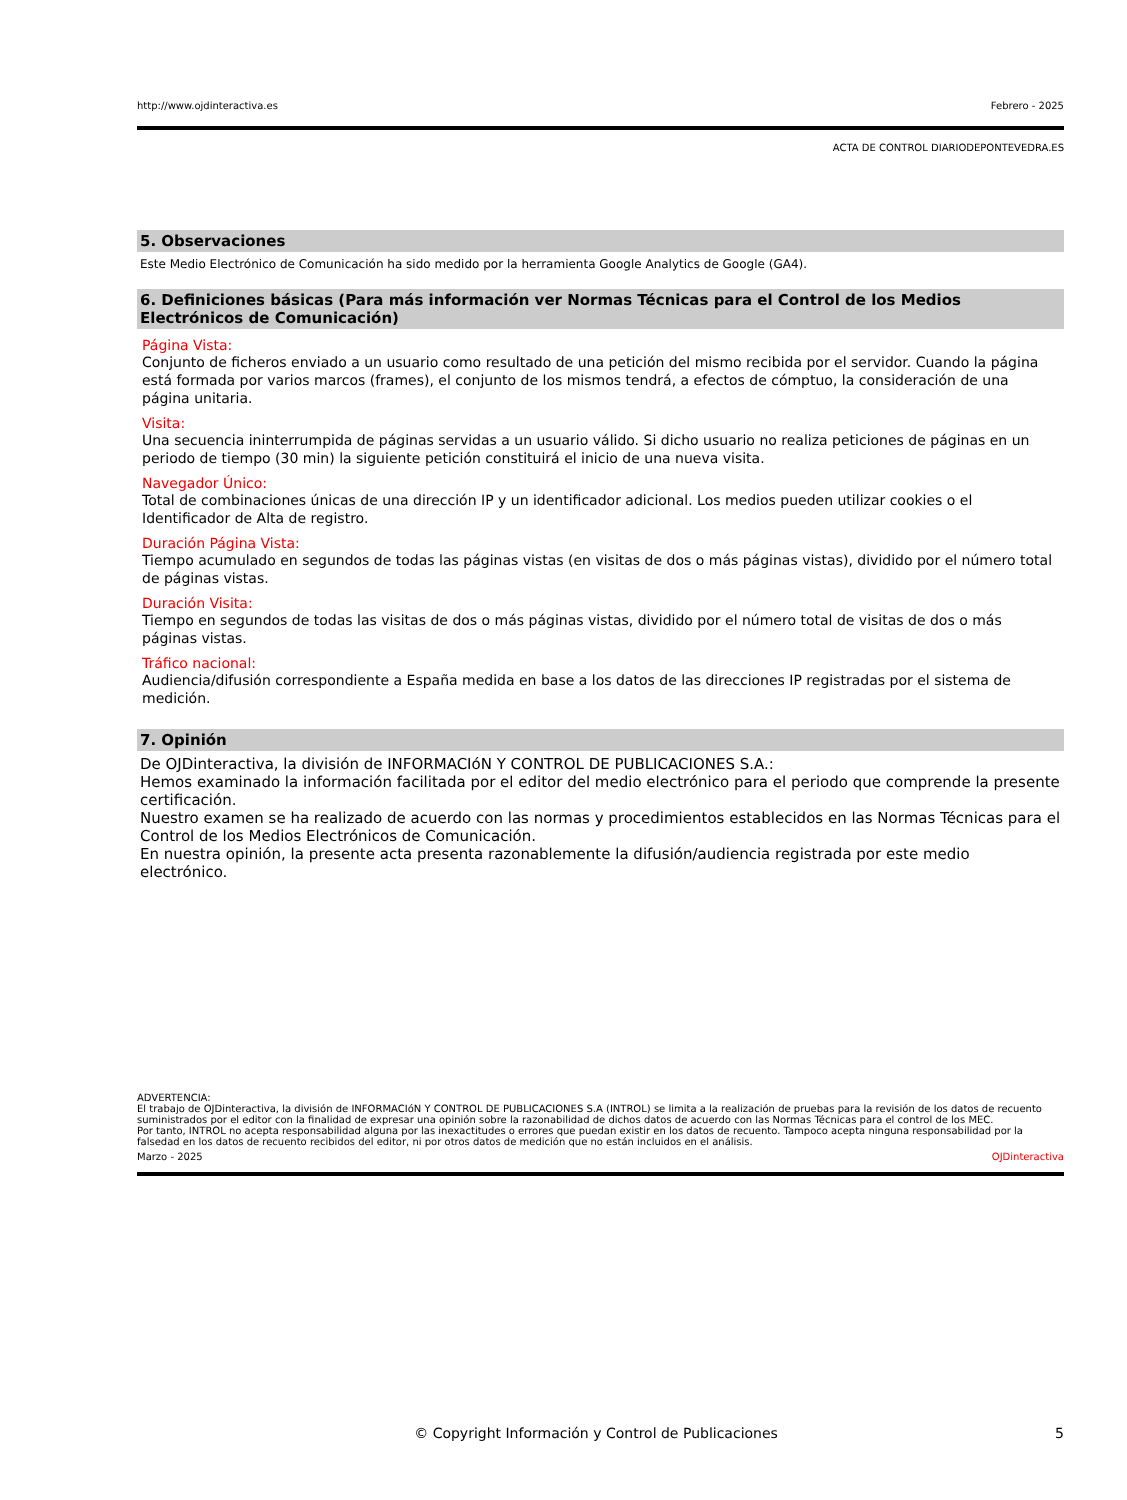http://www.ojdinteractiva.es Febrero - 2025
ACTA DE CONTROL DIARIODEPONTEVEDRA.ES
5. Observaciones
Este Medio Electrónico de Comunicación ha sido medido por la herramienta Google Analytics de Google (GA4).
6. Definiciones básicas (Para más información ver Normas Técnicas para el Control de los Medios Electrónicos de Comunicación)
Página Vista:
Conjunto de ficheros enviado a un usuario como resultado de una petición del mismo recibida por el servidor. Cuando la página está formada por varios marcos (frames), el conjunto de los mismos tendrá, a efectos de cómptuo, la consideración de una página unitaria.
Visita:
Una secuencia ininterrumpida de páginas servidas a un usuario válido. Si dicho usuario no realiza peticiones de páginas en un periodo de tiempo (30 min) la siguiente petición constituirá el inicio de una nueva visita.
Navegador Único:
Total de combinaciones únicas de una dirección IP y un identificador adicional. Los medios pueden utilizar cookies o el Identificador de Alta de registro.
Duración Página Vista:
Tiempo acumulado en segundos de todas las páginas vistas (en visitas de dos o más páginas vistas), dividido por el número total de páginas vistas.
Duración Visita:
Tiempo en segundos de todas las visitas de dos o más páginas vistas, dividido por el número total de visitas de dos o más páginas vistas.
Tráfico nacional:
Audiencia/difusión correspondiente a España medida en base a los datos de las direcciones IP registradas por el sistema de medición.
7. Opinión
De OJDinteractiva, la división de INFORMACIóN Y CONTROL DE PUBLICACIONES S.A.:
Hemos examinado la información facilitada por el editor del medio electrónico para el periodo que comprende la presente certificación.
Nuestro examen se ha realizado de acuerdo con las normas y procedimientos establecidos en las Normas Técnicas para el Control de los Medios Electrónicos de Comunicación.
En nuestra opinión, la presente acta presenta razonablemente la difusión/audiencia registrada por este medio electrónico.
ADVERTENCIA:
El trabajo de OJDinteractiva, la división de INFORMACIóN Y CONTROL DE PUBLICACIONES S.A (INTROL) se limita a la realización de pruebas para la revisión de los datos de recuento suministrados por el editor con la finalidad de expresar una opinión sobre la razonabilidad de dichos datos de acuerdo con las Normas Técnicas para el control de los MEC.
Por tanto, INTROL no acepta responsabilidad alguna por las inexactitudes o errores que puedan existir en los datos de recuento. Tampoco acepta ninguna responsabilidad por la falsedad en los datos de recuento recibidos del editor, ni por otros datos de medición que no están incluidos en el análisis.
Marzo - 2025 OJDinteractiva
© Copyright Información y Control de Publicaciones 5